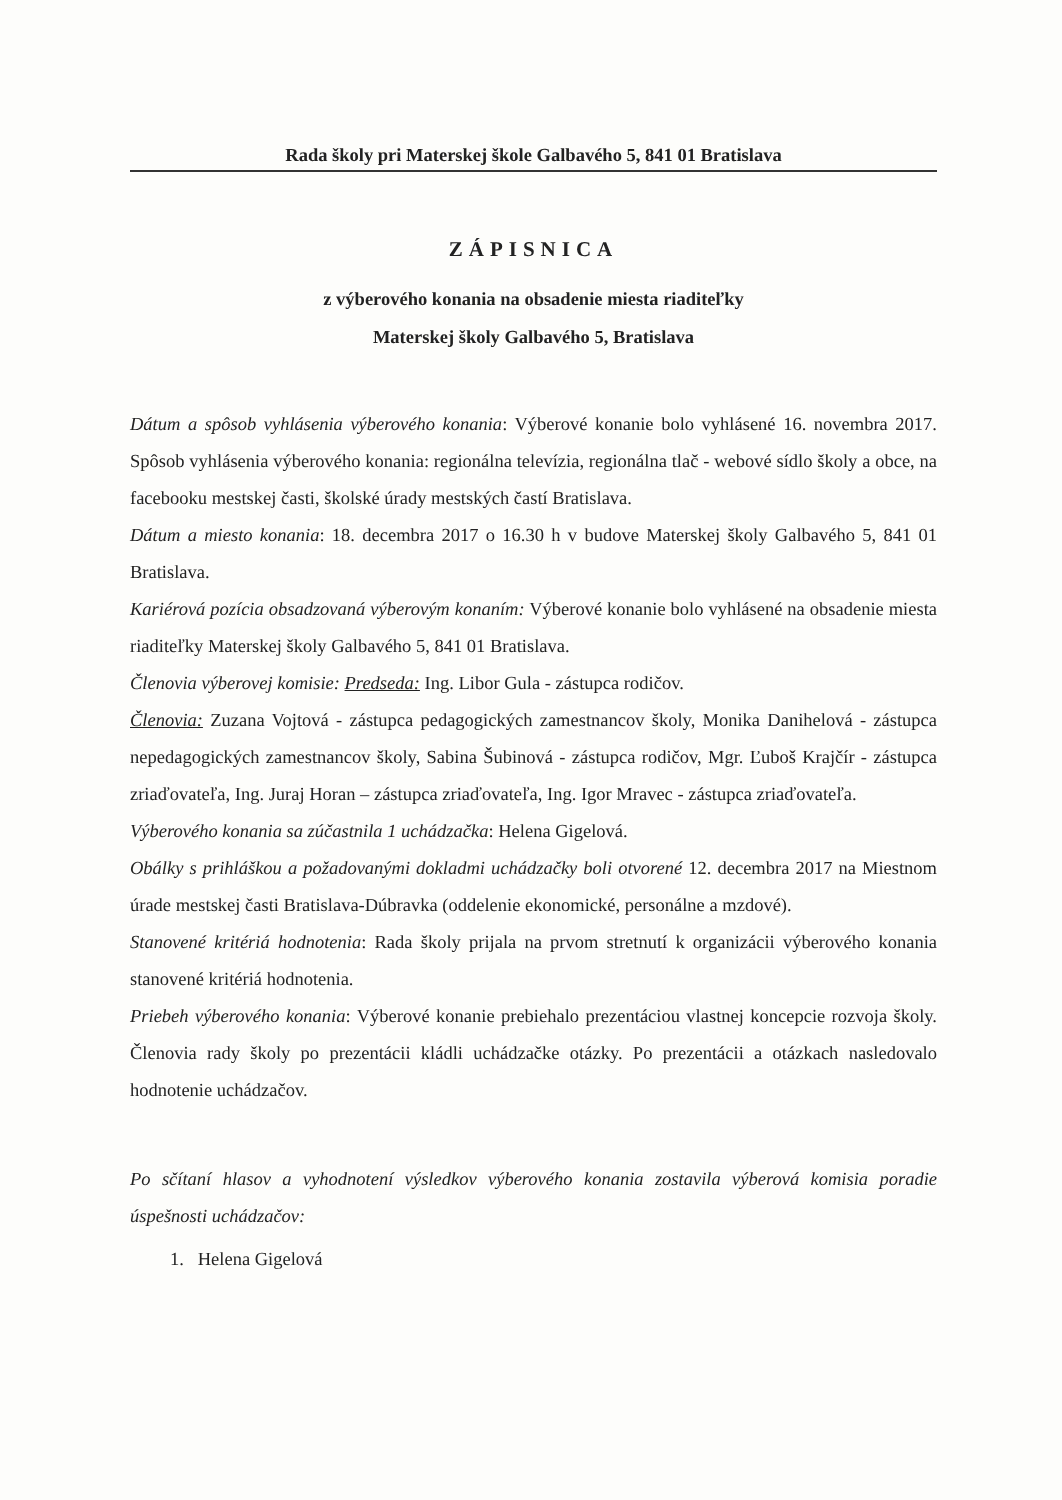Rada školy pri Materskej škole Galbavého 5, 841 01 Bratislava
ZÁPISNICA
z výberového konania na obsadenie miesta riaditeľky
Materskej školy Galbavého 5, Bratislava
Dátum a spôsob vyhlásenia výberového konania: Výberové konanie bolo vyhlásené 16. novembra 2017. Spôsob vyhlásenia výberového konania: regionálna televízia, regionálna tlač - webové sídlo školy a obce, na facebooku mestskej časti, školské úrady mestských častí Bratislava.
Dátum a miesto konania: 18. decembra 2017 o 16.30 h v budove Materskej školy Galbavého 5, 841 01 Bratislava.
Kariérová pozícia obsadzovaná výberovým konaním: Výberové konanie bolo vyhlásené na obsadenie miesta riaditeľky Materskej školy Galbavého 5, 841 01 Bratislava.
Členovia výberovej komisie: Predseda: Ing. Libor Gula - zástupca rodičov.
Členovia: Zuzana Vojtová - zástupca pedagogických zamestnancov školy, Monika Danihelová - zástupca nepedagogických zamestnancov školy, Sabina Šubinová - zástupca rodičov, Mgr. Ľuboš Krajčír - zástupca zriaďovateľa, Ing. Juraj Horan – zástupca zriaďovateľa, Ing. Igor Mravec - zástupca zriaďovateľa.
Výberového konania sa zúčastnila 1 uchádzačka: Helena Gigelová.
Obálky s prihláškou a požadovanými dokladmi uchádzačky boli otvorené 12. decembra 2017 na Miestnom úrade mestskej časti Bratislava-Dúbravka (oddelenie ekonomické, personálne a mzdové).
Stanovené kritériá hodnotenia: Rada školy prijala na prvom stretnutí k organizácii výberového konania stanovené kritériá hodnotenia.
Priebeh výberového konania: Výberové konanie prebiehalo prezentáciou vlastnej koncepcie rozvoja školy. Členovia rady školy po prezentácii kládli uchádzačke otázky. Po prezentácii a otázkach nasledovalo hodnotenie uchádzačov.
Po sčítaní hlasov a vyhodnotení výsledkov výberového konania zostavila výberová komisia poradie úspešnosti uchádzačov:
1. Helena Gigelová